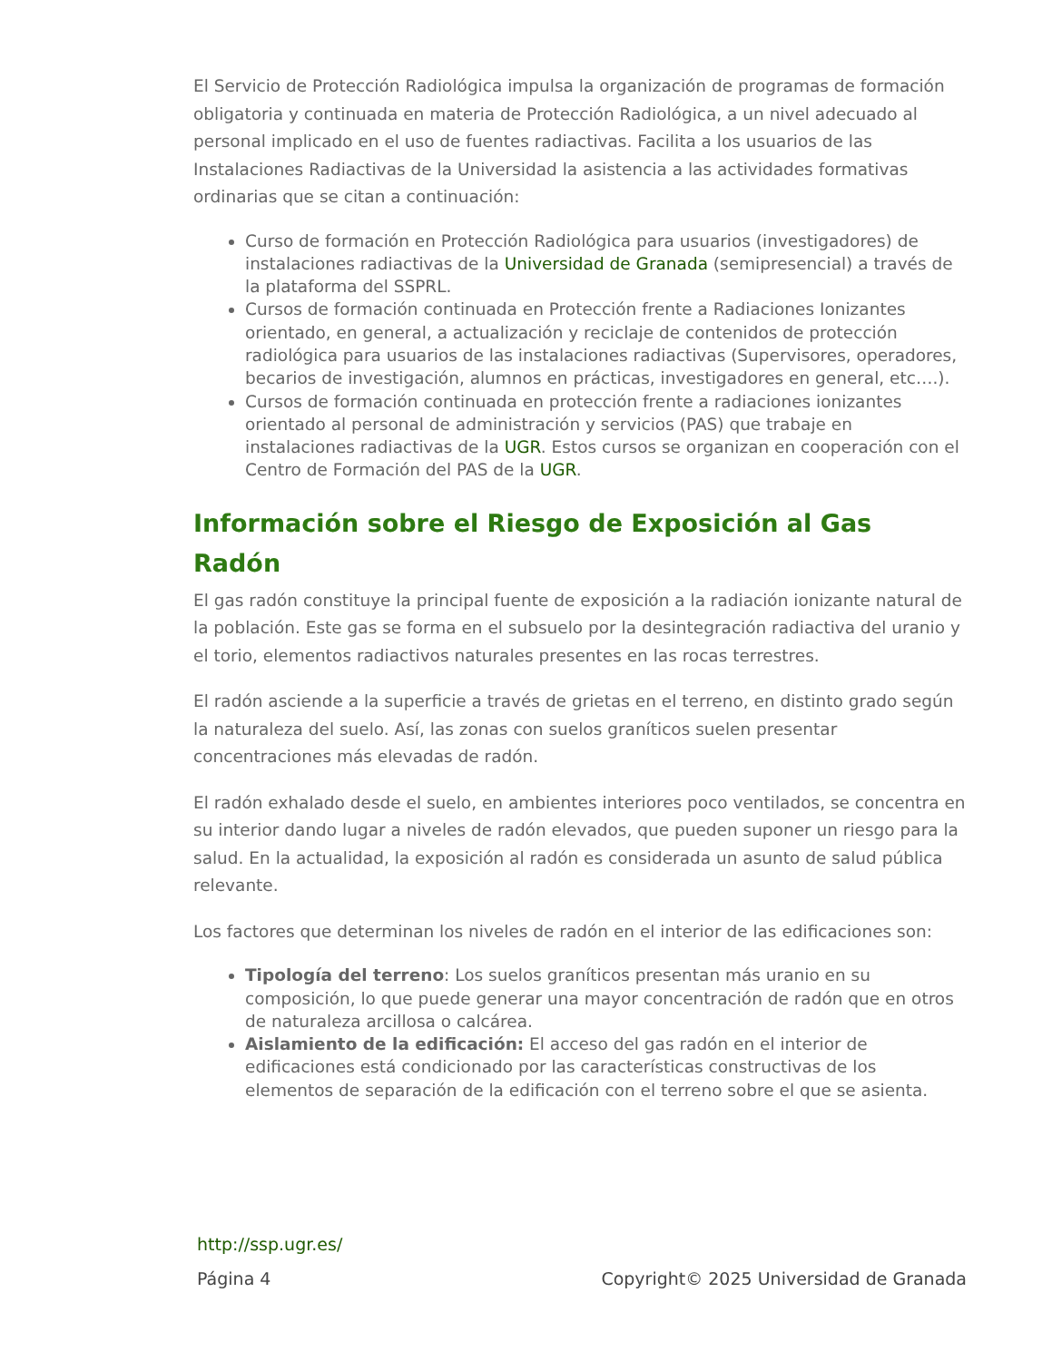El Servicio de Protección Radiológica impulsa la organización de programas de formación obligatoria y continuada en materia de Protección Radiológica, a un nivel adecuado al personal implicado en el uso de fuentes radiactivas. Facilita a los usuarios de las Instalaciones Radiactivas de la Universidad la asistencia a las actividades formativas ordinarias que se citan a continuación:
Curso de formación en Protección Radiológica para usuarios (investigadores) de instalaciones radiactivas de la Universidad de Granada (semipresencial) a través de la plataforma del SSPRL.
Cursos de formación continuada en Protección frente a Radiaciones Ionizantes orientado, en general, a actualización y reciclaje de contenidos de protección radiológica para usuarios de las instalaciones radiactivas (Supervisores, operadores, becarios de investigación, alumnos en prácticas, investigadores en general, etc….).
Cursos de formación continuada en protección frente a radiaciones ionizantes orientado al personal de administración y servicios (PAS) que trabaje en instalaciones radiactivas de la UGR. Estos cursos se organizan en cooperación con el Centro de Formación del PAS de la UGR.
Información sobre el Riesgo de Exposición al Gas Radón
El gas radón constituye la principal fuente de exposición a la radiación ionizante natural de la población. Este gas se forma en el subsuelo por la desintegración radiactiva del uranio y el torio, elementos radiactivos naturales presentes en las rocas terrestres.
El radón asciende a la superficie a través de grietas en el terreno, en distinto grado según la naturaleza del suelo. Así, las zonas con suelos graníticos suelen presentar concentraciones más elevadas de radón.
El radón exhalado desde el suelo, en ambientes interiores poco ventilados, se concentra en su interior dando lugar a niveles de radón elevados, que pueden suponer un riesgo para la salud. En la actualidad, la exposición al radón es considerada un asunto de salud pública relevante.
Los factores que determinan los niveles de radón en el interior de las edificaciones son:
Tipología del terreno: Los suelos graníticos presentan más uranio en su composición, lo que puede generar una mayor concentración de radón que en otros de naturaleza arcillosa o calcárea.
Aislamiento de la edificación: El acceso del gas radón en el interior de edificaciones está condicionado por las características constructivas de los elementos de separación de la edificación con el terreno sobre el que se asienta.
http://ssp.ugr.es/
Página 4 Copyright© 2025 Universidad de Granada